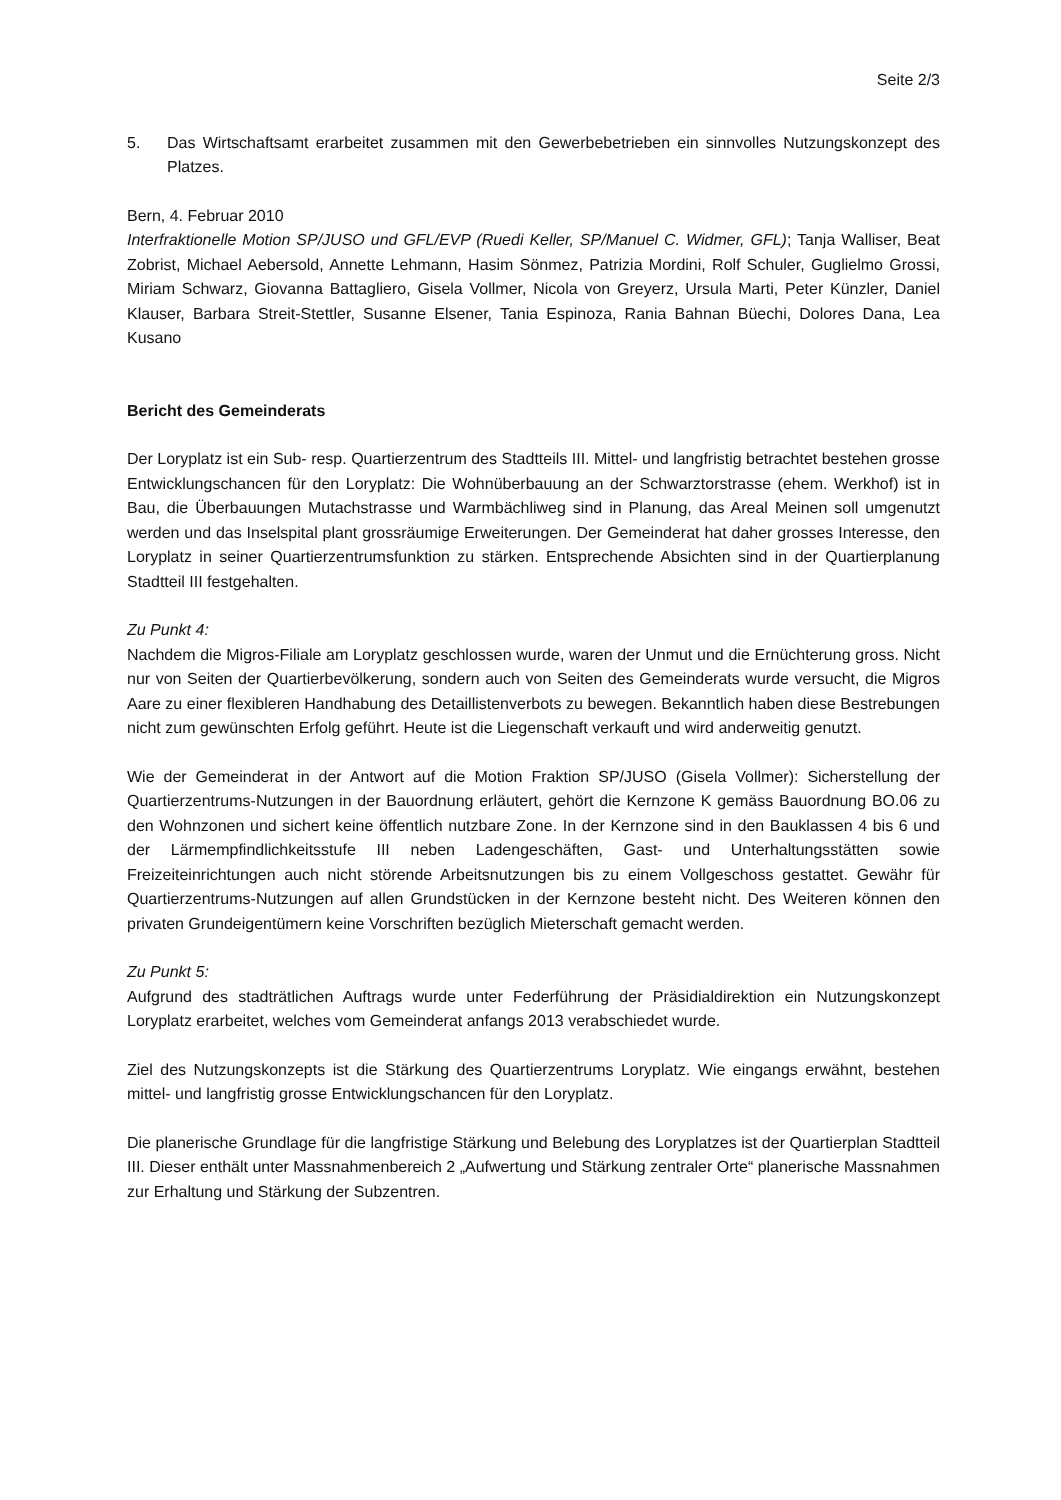Seite 2/3
5. Das Wirtschaftsamt erarbeitet zusammen mit den Gewerbebetrieben ein sinnvolles Nutzungskonzept des Platzes.
Bern, 4. Februar 2010
Interfraktionelle Motion SP/JUSO und GFL/EVP (Ruedi Keller, SP/Manuel C. Widmer, GFL); Tanja Walliser, Beat Zobrist, Michael Aebersold, Annette Lehmann, Hasim Sönmez, Patrizia Mordini, Rolf Schuler, Guglielmo Grossi, Miriam Schwarz, Giovanna Battagliero, Gisela Vollmer, Nicola von Greyerz, Ursula Marti, Peter Künzler, Daniel Klauser, Barbara Streit-Stettler, Susanne Elsener, Tania Espinoza, Rania Bahnan Büechi, Dolores Dana, Lea Kusano
Bericht des Gemeinderats
Der Loryplatz ist ein Sub- resp. Quartierzentrum des Stadtteils III. Mittel- und langfristig betrachtet bestehen grosse Entwicklungschancen für den Loryplatz: Die Wohnüberbauung an der Schwarztorstrasse (ehem. Werkhof) ist in Bau, die Überbauungen Mutachstrasse und Warmbächliweg sind in Planung, das Areal Meinen soll umgenutzt werden und das Inselspital plant grossräumige Erweiterungen. Der Gemeinderat hat daher grosses Interesse, den Loryplatz in seiner Quartierzentrumsfunktion zu stärken. Entsprechende Absichten sind in der Quartierplanung Stadtteil III festgehalten.
Zu Punkt 4:
Nachdem die Migros-Filiale am Loryplatz geschlossen wurde, waren der Unmut und die Ernüchterung gross. Nicht nur von Seiten der Quartierbevölkerung, sondern auch von Seiten des Gemeinderats wurde versucht, die Migros Aare zu einer flexibleren Handhabung des Detaillistenverbots zu bewegen. Bekanntlich haben diese Bestrebungen nicht zum gewünschten Erfolg geführt. Heute ist die Liegenschaft verkauft und wird anderweitig genutzt.
Wie der Gemeinderat in der Antwort auf die Motion Fraktion SP/JUSO (Gisela Vollmer): Sicherstellung der Quartierzentrums-Nutzungen in der Bauordnung erläutert, gehört die Kernzone K gemäss Bauordnung BO.06 zu den Wohnzonen und sichert keine öffentlich nutzbare Zone. In der Kernzone sind in den Bauklassen 4 bis 6 und der Lärmempfindlichkeitsstufe III neben Ladengeschäften, Gast- und Unterhaltungsstätten sowie Freizeiteinrichtungen auch nicht störende Arbeitsnutzungen bis zu einem Vollgeschoss gestattet. Gewähr für Quartierzentrums-Nutzungen auf allen Grundstücken in der Kernzone besteht nicht. Des Weiteren können den privaten Grundeigentümern keine Vorschriften bezüglich Mieterschaft gemacht werden.
Zu Punkt 5:
Aufgrund des stadträtlichen Auftrags wurde unter Federführung der Präsidialdirektion ein Nutzungskonzept Loryplatz erarbeitet, welches vom Gemeinderat anfangs 2013 verabschiedet wurde.
Ziel des Nutzungskonzepts ist die Stärkung des Quartierzentrums Loryplatz. Wie eingangs erwähnt, bestehen mittel- und langfristig grosse Entwicklungschancen für den Loryplatz.
Die planerische Grundlage für die langfristige Stärkung und Belebung des Loryplatzes ist der Quartierplan Stadtteil III. Dieser enthält unter Massnahmenbereich 2 „Aufwertung und Stärkung zentraler Orte“ planerische Massnahmen zur Erhaltung und Stärkung der Subzentren.